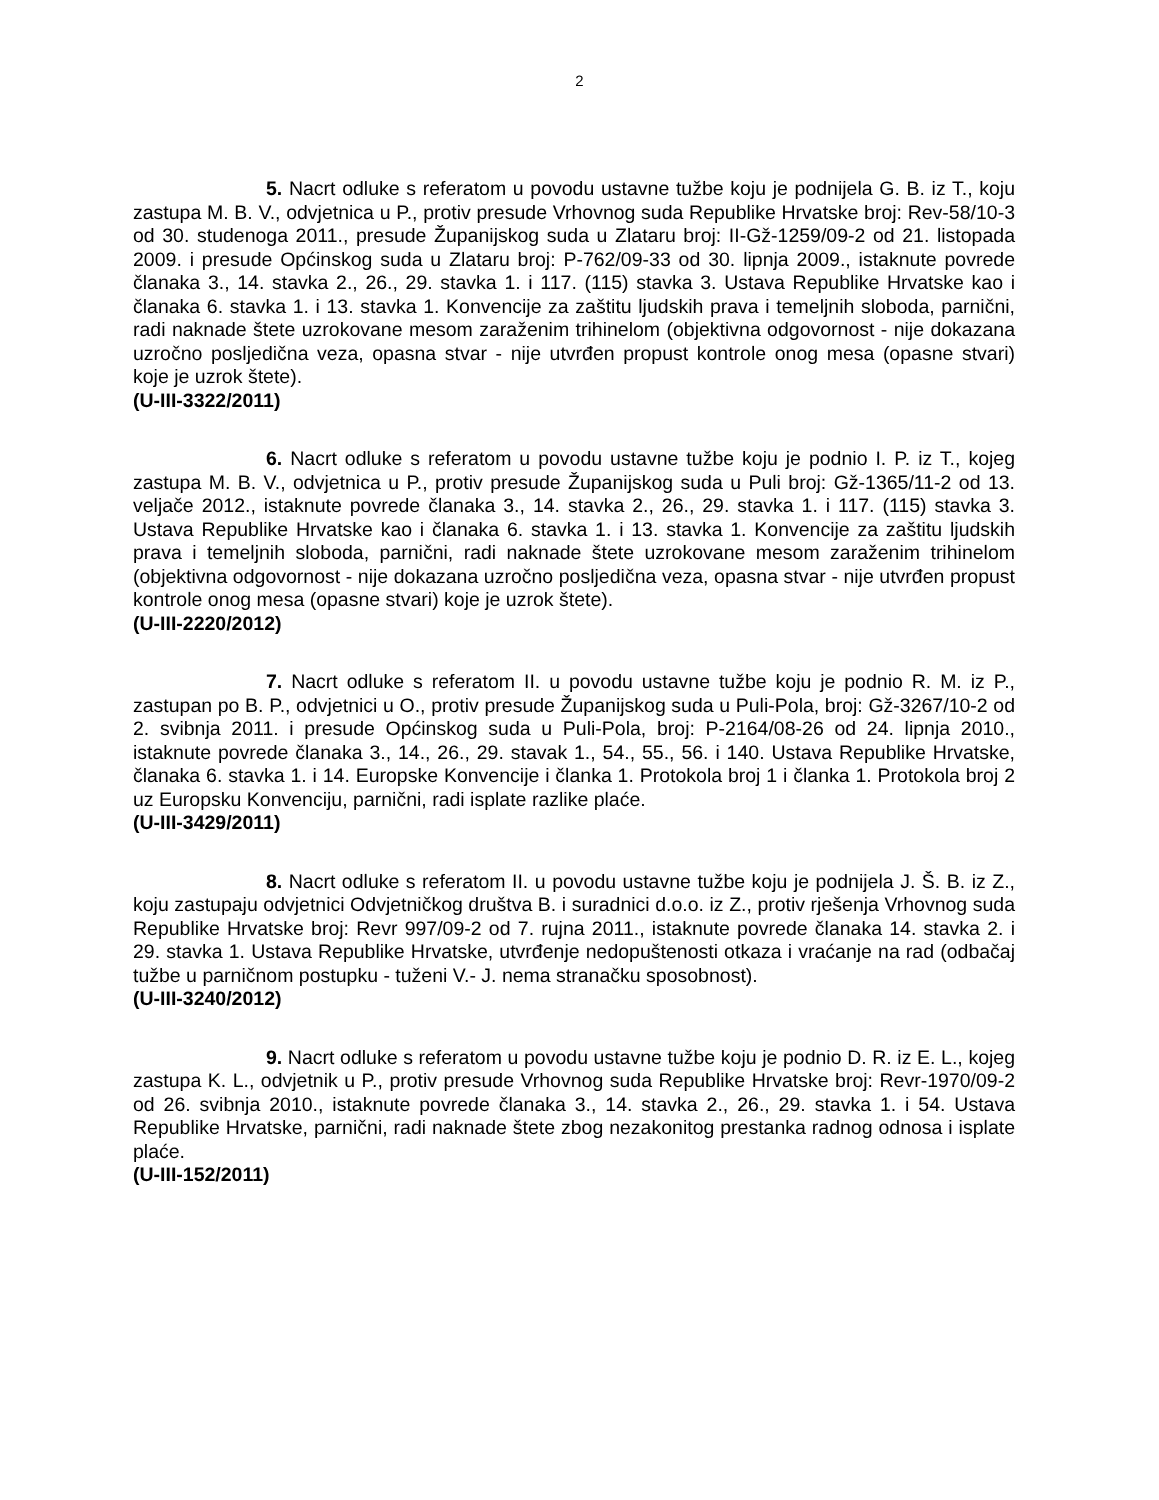2
5. Nacrt odluke s referatom u povodu ustavne tužbe koju je podnijela G. B. iz T., koju zastupa M. B. V., odvjetnica u P., protiv presude Vrhovnog suda Republike Hrvatske broj: Rev-58/10-3 od 30. studenoga 2011., presude Županijskog suda u Zlataru broj: II-Gž-1259/09-2 od 21. listopada 2009. i presude Općinskog suda u Zlataru broj: P-762/09-33 od 30. lipnja 2009., istaknute povrede članaka 3., 14. stavka 2., 26., 29. stavka 1. i 117. (115) stavka 3. Ustava Republike Hrvatske kao i članaka 6. stavka 1. i 13. stavka 1. Konvencije za zaštitu ljudskih prava i temeljnih sloboda, parnični, radi naknade štete uzrokovane mesom zaraženim trihinelom (objektivna odgovornost - nije dokazana uzročno posljedična veza, opasna stvar - nije utvrđen propust kontrole onog mesa (opasne stvari) koje je uzrok štete).
(U-III-3322/2011)
6. Nacrt odluke s referatom u povodu ustavne tužbe koju je podnio I. P. iz T., kojeg zastupa M. B. V., odvjetnica u P., protiv presude Županijskog suda u Puli broj: Gž-1365/11-2 od 13. veljače 2012., istaknute povrede članaka 3., 14. stavka 2., 26., 29. stavka 1. i 117. (115) stavka 3. Ustava Republike Hrvatske kao i članaka 6. stavka 1. i 13. stavka 1. Konvencije za zaštitu ljudskih prava i temeljnih sloboda, parnični, radi naknade štete uzrokovane mesom zaraženim trihinelom (objektivna odgovornost - nije dokazana uzročno posljedična veza, opasna stvar - nije utvrđen propust kontrole onog mesa (opasne stvari) koje je uzrok štete).
(U-III-2220/2012)
7. Nacrt odluke s referatom II. u povodu ustavne tužbe koju je podnio R. M. iz P., zastupan po B. P., odvjetnici u O., protiv presude Županijskog suda u Puli-Pola, broj: Gž-3267/10-2 od 2. svibnja 2011. i presude Općinskog suda u Puli-Pola, broj: P-2164/08-26 od 24. lipnja 2010., istaknute povrede članaka 3., 14., 26., 29. stavak 1., 54., 55., 56. i 140. Ustava Republike Hrvatske, članaka 6. stavka 1. i 14. Europske Konvencije i članka 1. Protokola broj 1 i članka 1. Protokola broj 2 uz Europsku Konvenciju, parnični, radi isplate razlike plaće.
(U-III-3429/2011)
8. Nacrt odluke s referatom II. u povodu ustavne tužbe koju je podnijela J. Š. B. iz Z., koju zastupaju odvjetnici Odvjetničkog društva B. i suradnici d.o.o. iz Z., protiv rješenja Vrhovnog suda Republike Hrvatske broj: Revr 997/09-2 od 7. rujna 2011., istaknute povrede članaka 14. stavka 2. i 29. stavka 1. Ustava Republike Hrvatske, utvrđenje nedopuštenosti otkaza i vraćanje na rad (odbačaj tužbe u parničnom postupku - tuženi V.- J. nema stranačku sposobnost).
(U-III-3240/2012)
9. Nacrt odluke s referatom u povodu ustavne tužbe koju je podnio D. R. iz E. L., kojeg zastupa K. L., odvjetnik u P., protiv presude Vrhovnog suda Republike Hrvatske broj: Revr-1970/09-2 od 26. svibnja 2010., istaknute povrede članaka 3., 14. stavka 2., 26., 29. stavka 1. i 54. Ustava Republike Hrvatske, parnični, radi naknade štete zbog nezakonitog prestanka radnog odnosa i isplate plaće.
(U-III-152/2011)